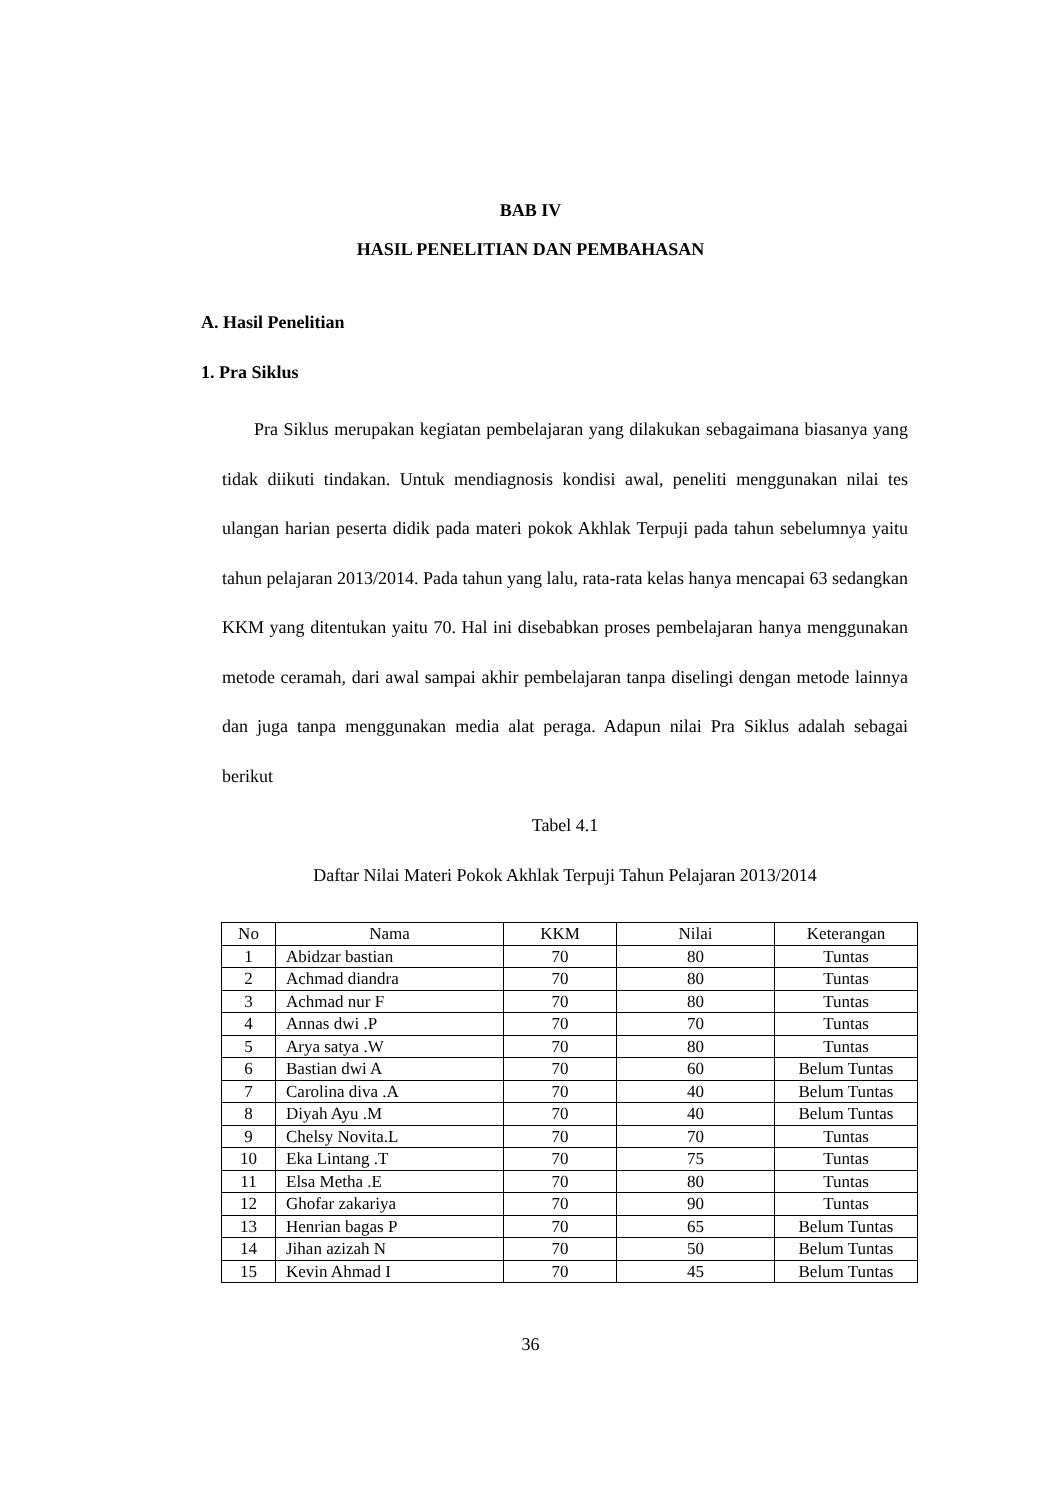BAB IV
HASIL PENELITIAN DAN PEMBAHASAN
A. Hasil Penelitian
1. Pra Siklus
Pra Siklus merupakan kegiatan pembelajaran yang dilakukan sebagaimana biasanya yang tidak diikuti tindakan. Untuk mendiagnosis kondisi awal, peneliti menggunakan nilai tes ulangan harian peserta didik pada materi pokok Akhlak Terpuji pada tahun sebelumnya yaitu tahun pelajaran 2013/2014. Pada tahun yang lalu, rata-rata kelas hanya mencapai 63 sedangkan KKM yang ditentukan yaitu 70. Hal ini disebabkan proses pembelajaran hanya menggunakan metode ceramah, dari awal sampai akhir pembelajaran tanpa diselingi dengan metode lainnya dan juga tanpa menggunakan media alat peraga. Adapun nilai Pra Siklus adalah sebagai berikut
Tabel 4.1
Daftar Nilai Materi Pokok Akhlak Terpuji Tahun Pelajaran 2013/2014
| No | Nama | KKM | Nilai | Keterangan |
| --- | --- | --- | --- | --- |
| 1 | Abidzar bastian | 70 | 80 | Tuntas |
| 2 | Achmad diandra | 70 | 80 | Tuntas |
| 3 | Achmad nur F | 70 | 80 | Tuntas |
| 4 | Annas dwi .P | 70 | 70 | Tuntas |
| 5 | Arya satya .W | 70 | 80 | Tuntas |
| 6 | Bastian dwi A | 70 | 60 | Belum Tuntas |
| 7 | Carolina diva .A | 70 | 40 | Belum Tuntas |
| 8 | Diyah Ayu .M | 70 | 40 | Belum Tuntas |
| 9 | Chelsy Novita.L | 70 | 70 | Tuntas |
| 10 | Eka Lintang .T | 70 | 75 | Tuntas |
| 11 | Elsa Metha .E | 70 | 80 | Tuntas |
| 12 | Ghofar zakariya | 70 | 90 | Tuntas |
| 13 | Henrian bagas P | 70 | 65 | Belum Tuntas |
| 14 | Jihan azizah N | 70 | 50 | Belum Tuntas |
| 15 | Kevin Ahmad I | 70 | 45 | Belum Tuntas |
36